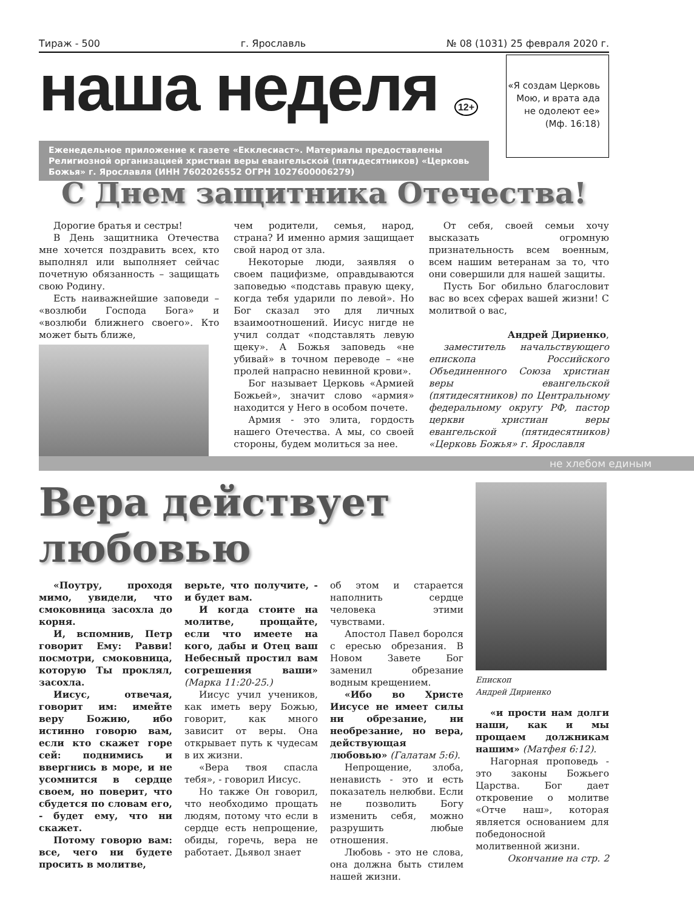Тираж - 500 г. Ярославль № 08 (1031) 25 февраля 2020 г.
наша неделя 12+
Еженедельное приложение к газете «Екклесиаст». Материалы предоставлены Религиозной организацией христиан веры евангельской (пятидесятников) «Церковь Божья» г. Ярославля (ИНН 7602026552 ОГРН 1027600006279)
«Я создам Церковь Мою, и врата ада не одолеют ее» (Мф. 16:18)
С Днем защитника Отечества!
Дорогие братья и сестры!
В День защитника Отечества мне хочется поздравить всех, кто выполнял или выполняет сейчас почетную обязанность – защищать свою Родину.
Есть наиважнейшие заповеди – «возлюби Господа Бога» и «возлюби ближнего своего». Кто может быть ближе,
чем родители, семья, народ, страна? И именно армия защищает свой народ от зла.
Некоторые люди, заявляя о своем пацифизме, оправдываются заповедью «подставь правую щеку, когда тебя ударили по левой». Но Бог сказал это для личных взаимоотношений. Иисус нигде не учил солдат «подставлять левую щеку». А Божья заповедь «не убивай» в точном переводе – «не пролей напрасно невинной крови».
Бог называет Церковь «Армией Божьей», значит слово «армия» находится у Него в особом почете.
Армия - это элита, гордость нашего Отечества. А мы, со своей стороны, будем молиться за нее.
От себя, своей семьи хочу высказать огромную признательность всем военным, всем нашим ветеранам за то, что они совершили для нашей защиты.
Пусть Бог обильно благословит вас во всех сферах вашей жизни! С молитвой о вас,
Андрей Дириенко,
заместитель начальствующего епископа Российского Объединенного Союза христиан веры евангельской (пятидесятников) по Центральному федеральному округу РФ, пастор церкви христиан веры евангельской (пятидесятников) «Церковь Божья» г. Ярославля
не хлебом единым
Вера действует
любовью
«Поутру, проходя мимо, увидели, что смоковница засохла до корня.
И, вспомнив, Петр говорит Ему: Равви! посмотри, смоковница, которую Ты проклял, засохла.
Иисус, отвечая, говорит им: имейте веру Божию, ибо истинно говорю вам, если кто скажет горе сей: поднимись и ввергнись в море, и не усомнится в сердце своем, но поверит, что сбудется по словам его, - будет ему, что ни скажет.
Потому говорю вам: все, чего ни будете просить в молитве,
верьте, что получите, - и будет вам.
И когда стоите на молитве, прощайте, если что имеете на кого, дабы и Отец ваш Небесный простил вам согрешения ваши» (Марка 11:20-25.)
Иисус учил учеников, как иметь веру Божью, говорит, как много зависит от веры. Она открывает путь к чудесам в их жизни.
«Вера твоя спасла тебя», - говорил Иисус.
Но также Он говорил, что необходимо прощать людям, потому что если в сердце есть непрощение, обиды, горечь, вера не работает. Дьявол знает
об этом и старается наполнить сердце человека этими чувствами.
Апостол Павел боролся с ересью обрезания. В Новом Завете Бог заменил обрезание водным крещением.
«Ибо во Христе Иисусе не имеет силы ни обрезание, ни необрезание, но вера, действующая любовью» (Галатам 5:6).
Непрощение, злоба, ненависть - это и есть показатель нелюбви. Если не позволить Богу изменить себя, можно разрушить любые отношения.
Любовь - это не слова, она должна быть стилем нашей жизни.
Епископ
Андрей Дириенко
«и прости нам долги наши, как и мы прощаем должникам нашим» (Матфея 6:12).
Нагорная проповедь - это законы Божьего Царства. Бог дает откровение о молитве «Отче наш», которая является основанием для победоносной молитвенной жизни.
Окончание на стр. 2